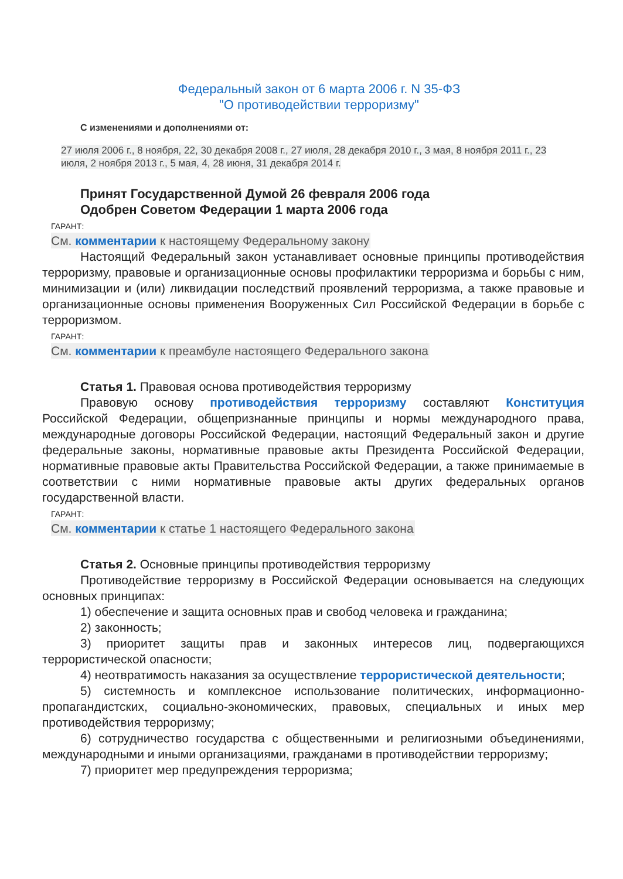Федеральный закон от 6 марта 2006 г. N 35-ФЗ
"О противодействии терроризму"
С изменениями и дополнениями от:
27 июля 2006 г., 8 ноября, 22, 30 декабря 2008 г., 27 июля, 28 декабря 2010 г., 3 мая, 8 ноября 2011 г., 23 июля, 2 ноября 2013 г., 5 мая, 4, 28 июня, 31 декабря 2014 г.
Принят Государственной Думой 26 февраля 2006 года
Одобрен Советом Федерации 1 марта 2006 года
ГАРАНТ:
См. комментарии к настоящему Федеральному закону
Настоящий Федеральный закон устанавливает основные принципы противодействия терроризму, правовые и организационные основы профилактики терроризма и борьбы с ним, минимизации и (или) ликвидации последствий проявлений терроризма, а также правовые и организационные основы применения Вооруженных Сил Российской Федерации в борьбе с терроризмом.
ГАРАНТ:
См. комментарии к преамбуле настоящего Федерального закона
Статья 1. Правовая основа противодействия терроризму
Правовую основу противодействия терроризму составляют Конституция Российской Федерации, общепризнанные принципы и нормы международного права, международные договоры Российской Федерации, настоящий Федеральный закон и другие федеральные законы, нормативные правовые акты Президента Российской Федерации, нормативные правовые акты Правительства Российской Федерации, а также принимаемые в соответствии с ними нормативные правовые акты других федеральных органов государственной власти.
ГАРАНТ:
См. комментарии к статье 1 настоящего Федерального закона
Статья 2. Основные принципы противодействия терроризму
Противодействие терроризму в Российской Федерации основывается на следующих основных принципах:
1) обеспечение и защита основных прав и свобод человека и гражданина;
2) законность;
3) приоритет защиты прав и законных интересов лиц, подвергающихся террористической опасности;
4) неотвратимость наказания за осуществление террористической деятельности;
5) системность и комплексное использование политических, информационно-пропагандистских, социально-экономических, правовых, специальных и иных мер противодействия терроризму;
6) сотрудничество государства с общественными и религиозными объединениями, международными и иными организациями, гражданами в противодействии терроризму;
7) приоритет мер предупреждения терроризма;